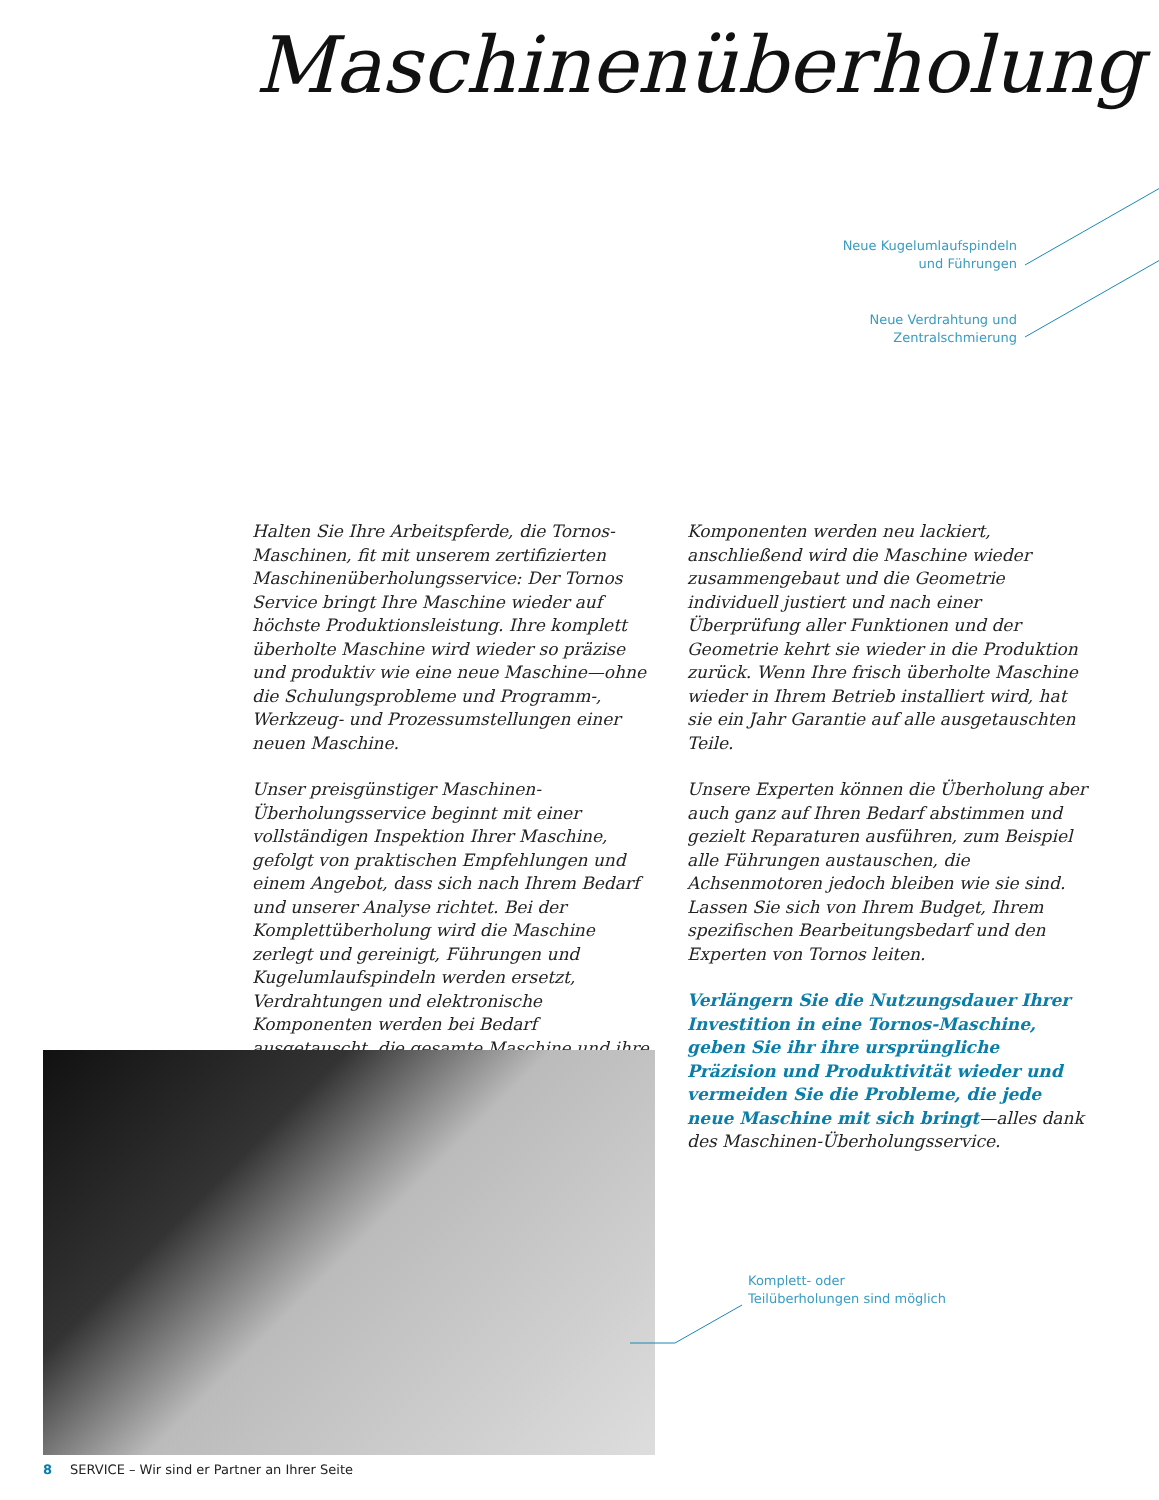Maschinenüberholung
Neue Kugelumlaufspindeln
und Führungen
Neue Verdrahtung und
Zentralschmierung
Halten Sie Ihre Arbeitspferde, die Tornos-Maschinen, fit mit unserem zertifizierten Maschinen­überholungsservice: Der Tornos Service bringt Ihre Maschine wieder auf höchste Produktions­leistung. Ihre komplett überholte Maschine wird wieder so präzise und produktiv wie eine neue Maschine—ohne die Schulungsprobleme und Programm-, Werkzeug- und Prozessumstellungen einer neuen Maschine.
Unser preisgünstiger Maschinen-Überholungs­service beginnt mit einer vollständigen Inspek­tion Ihrer Maschine, gefolgt von praktischen Empfehlungen und einem Angebot, dass sich nach Ihrem Bedarf und unserer Analyse richtet. Bei der Komplettüberholung wird die Maschine zerlegt und gereinigt, Führungen und Kugelum­laufspindeln werden ersetzt, Verdrahtungen und elektronische Komponenten werden bei Bedarf ausgetauscht, die gesamte Maschine und ihre
Komponenten werden neu lackiert, anschließend wird die Maschine wieder zusammengebaut und die Geometrie individuell justiert und nach einer Überprüfung aller Funktionen und der Geometrie kehrt sie wieder in die Produktion zurück. Wenn Ihre frisch überholte Maschine wieder in Ihrem Betrieb installiert wird, hat sie ein Jahr Garantie auf alle ausgetauschten Teile.
Unsere Experten können die Überholung aber auch ganz auf Ihren Bedarf abstimmen und gezielt Reparaturen ausführen, zum Beispiel alle Führungen austauschen, die Achsenmotoren jedoch bleiben wie sie sind. Lassen Sie sich von Ihrem Budget, Ihrem spezifischen Bearbeitungs­bedarf und den Experten von Tornos leiten.
Verlängern Sie die Nutzungsdauer Ihrer Inves­tition in eine Tornos-Maschine, geben Sie ihr ihre ursprüngliche Präzision und Produktivität wieder und vermeiden Sie die Probleme, die jede neue Maschine mit sich bringt—alles dank des Maschinen-Überholungsservice.
Komplett- oder
Teilüberholungen sind möglich
8 SERVICE – Wir sind er Partner an Ihrer Seite